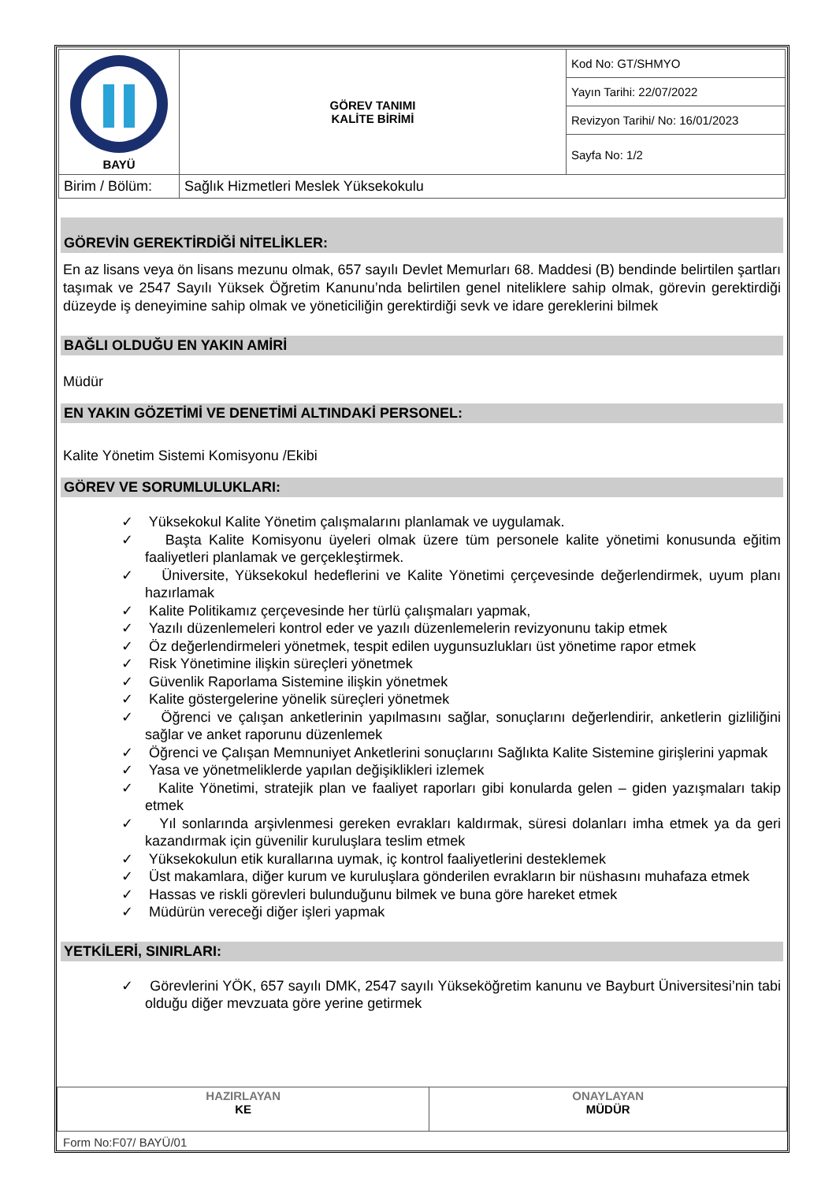| BAYÜ | GÖREV TANIMI KALİTE BİRİMİ | Kod No: GT/SHMYO |
| | | Yayın Tarihi: 22/07/2022 |
| | | Revizyon Tarihi/ No: 16/01/2023 |
| | | Sayfa No: 1/2 |
| Birim / Bölüm: | Sağlık Hizmetleri Meslek Yüksekokulu | |
GÖREVİN GEREKTİRDİĞİ NİTELİKLER:
En az lisans veya ön lisans mezunu olmak, 657 sayılı Devlet Memurları 68. Maddesi (B) bendinde belirtilen şartları taşımak ve 2547 Sayılı Yüksek Öğretim Kanunu’nda belirtilen genel niteliklere sahip olmak, görevin gerektirdiği düzeyde iş deneyimine sahip olmak ve yöneticiliğin gerektirdiği sevk ve idare gereklerini bilmek
BAĞLI OLDUĞU EN YAKIN AMİRİ
Müdür
EN YAKIN GÖZETİMİ VE DENETİMİ ALTINDAKİ PERSONEL:
Kalite Yönetim Sistemi Komisyonu /Ekibi
GÖREV VE SORUMLULUKLARI:
✓ Yüksekokul Kalite Yönetim çalışmalarını planlamak ve uygulamak.
✓ Başta Kalite Komisyonu üyeleri olmak üzere tüm personele kalite yönetimi konusunda eğitim faaliyetleri planlamak ve gerçekleştirmek.
✓ Üniversite, Yüksekokul hedeflerini ve Kalite Yönetimi çerçevesinde değerlendirmek, uyum planı hazırlamak
✓ Kalite Politikamız çerçevesinde her türlü çalışmaları yapmak,
✓ Yazılı düzenlemeleri kontrol eder ve yazılı düzenlemelerin revizyonunu takip etmek
✓ Öz değerlendirmeleri yönetmek, tespit edilen uygunsuzlukları üst yönetime rapor etmek
✓ Risk Yönetimine ilişkin süreçleri yönetmek
✓ Güvenlik Raporlama Sistemine ilişkin yönetmek
✓ Kalite göstergelerine yönelik süreçleri yönetmek
✓ Öğrenci ve çalışan anketlerinin yapılmasını sağlar, sonuçlarını değerlendirir, anketlerin gizliliğini sağlar ve anket raporunu düzenlemek
✓ Öğrenci ve Çalışan Memnuniyet Anketlerini sonuçlarını Sağlıkta Kalite Sistemine girişlerini yapmak
✓ Yasa ve yönetmeliklerde yapılan değişiklikleri izlemek
✓ Kalite Yönetimi, stratejik plan ve faaliyet raporları gibi konularda gelen – giden yazışmaları takip etmek
✓ Yıl sonlarında arşivlenmesi gereken evrakları kaldırmak, süresi dolanları imha etmek ya da geri kazandırmak için güvenilir kuruluşlara teslim etmek
✓ Yüksekokulun etik kurallarına uymak, iç kontrol faaliyetlerini desteklemek
✓ Üst makamlara, diğer kurum ve kuruluşlara gönderilen evrakların bir nüshasını muhafaza etmek
✓ Hassas ve riskli görevleri bulunduğunu bilmek ve buna göre hareket etmek
✓ Müdürün vereceği diğer işleri yapmak
YETKİLERİ, SINIRLARI:
✓ Görevlerini YÖK, 657 sayılı DMK, 2547 sayılı Yükseköğretim kanunu ve Bayburt Üniversitesi’nin tabi olduğu diğer mevzuata göre yerine getirmek
| HAZIRLAYAN KE | ONAYLAYAN MÜDÜR |
Form No:F07/ BAYÜ/01